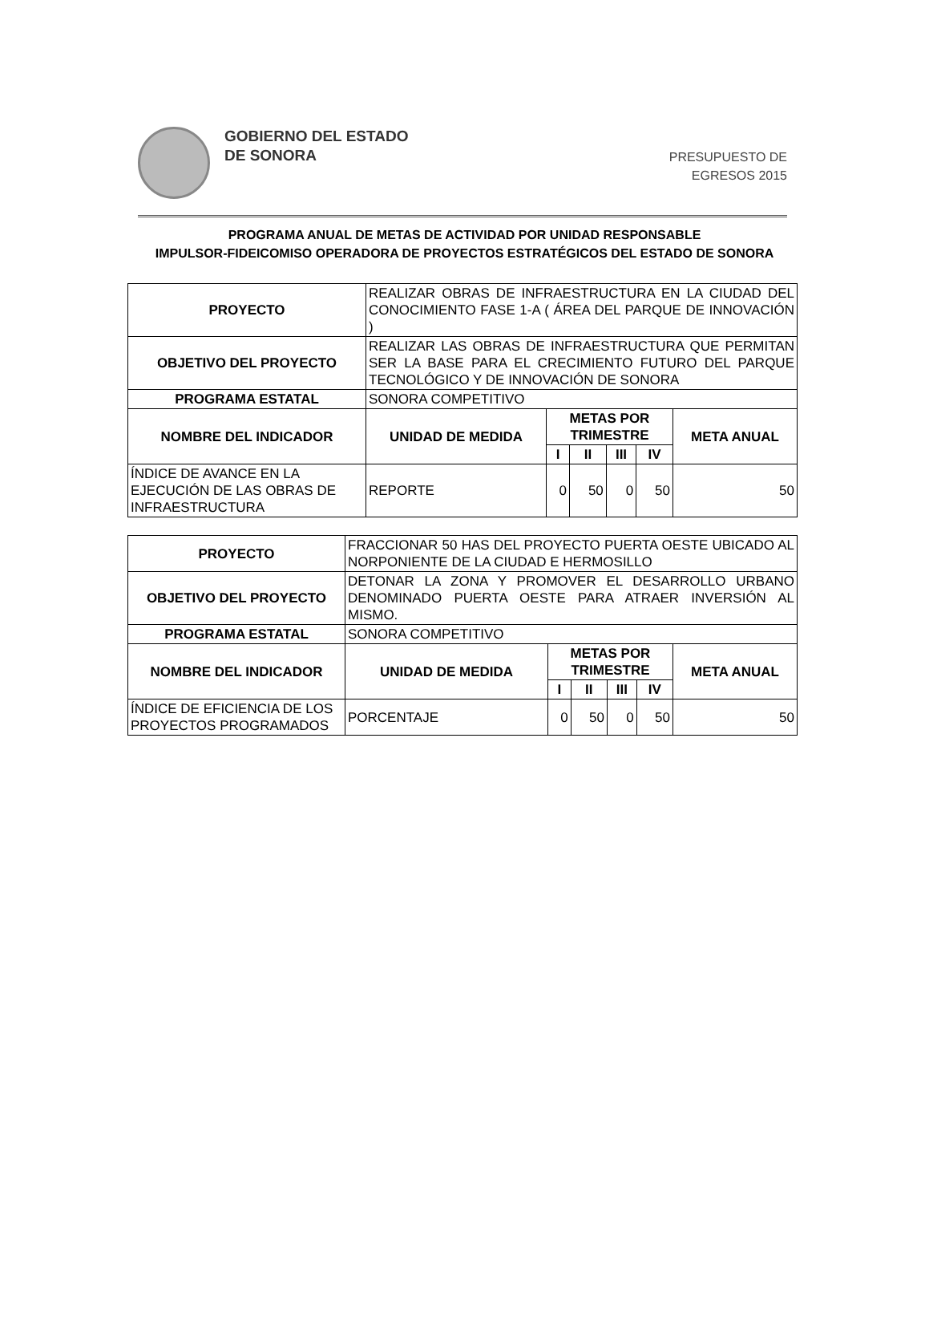GOBIERNO DEL ESTADO
DE SONORA
PRESUPUESTO DE
EGRESOS 2015
PROGRAMA ANUAL DE METAS DE ACTIVIDAD POR UNIDAD RESPONSABLE
IMPULSOR-FIDEICOMISO OPERADORA DE PROYECTOS ESTRATÉGICOS DEL ESTADO DE SONORA
| PROYECTO | REALIZAR OBRAS DE INFRAESTRUCTURA EN LA CIUDAD DEL CONOCIMIENTO FASE 1-A ( ÁREA DEL PARQUE DE INNOVACIÓN ) | | | | | |
| OBJETIVO DEL PROYECTO | REALIZAR LAS OBRAS DE INFRAESTRUCTURA QUE PERMITAN SER LA BASE PARA EL CRECIMIENTO FUTURO DEL PARQUE TECNOLÓGICO Y DE INNOVACIÓN DE SONORA | | | | | |
| PROGRAMA ESTATAL | SONORA COMPETITIVO | | | | | |
| NOMBRE DEL INDICADOR | UNIDAD DE MEDIDA | METAS POR TRIMESTRE | | | | META ANUAL |
| | | I | II | III | IV | |
| ÍNDICE DE AVANCE EN LA EJECUCIÓN DE LAS OBRAS DE INFRAESTRUCTURA | REPORTE | 0 | 50 | 0 | 50 | 50 |
| PROYECTO | FRACCIONAR 50 HAS DEL PROYECTO PUERTA OESTE UBICADO AL NORPONIENTE DE LA CIUDAD E HERMOSILLO | | | | | |
| OBJETIVO DEL PROYECTO | DETONAR LA ZONA Y PROMOVER EL DESARROLLO URBANO DENOMINADO PUERTA OESTE PARA ATRAER INVERSIÓN AL MISMO. | | | | | |
| PROGRAMA ESTATAL | SONORA COMPETITIVO | | | | | |
| NOMBRE DEL INDICADOR | UNIDAD DE MEDIDA | METAS POR TRIMESTRE | | | | META ANUAL |
| | | I | II | III | IV | |
| ÍNDICE DE EFICIENCIA DE LOS PROYECTOS PROGRAMADOS | PORCENTAJE | 0 | 50 | 0 | 50 | 50 |